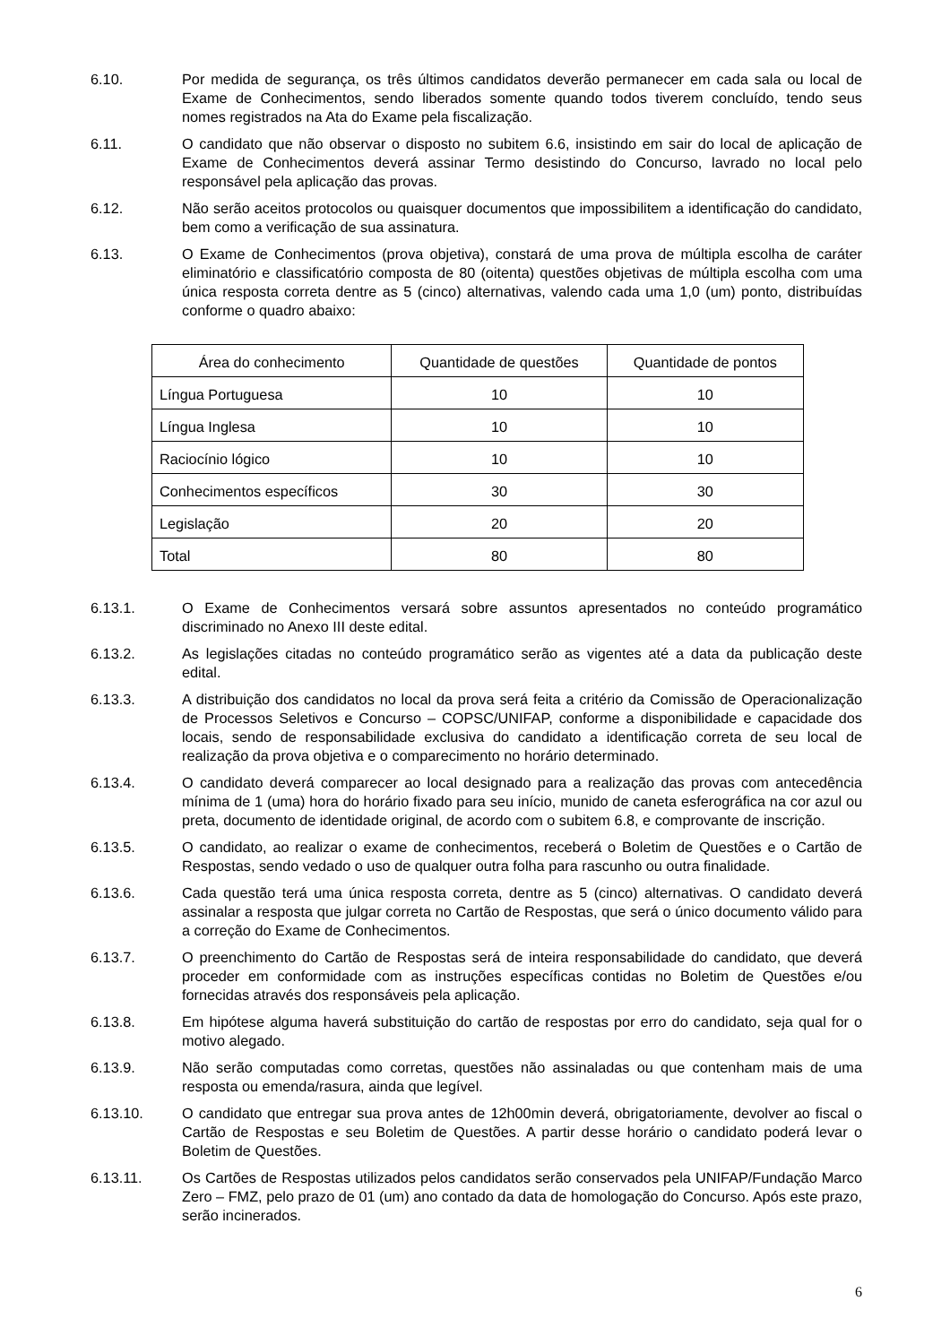6.10. Por medida de segurança, os três últimos candidatos deverão permanecer em cada sala ou local de Exame de Conhecimentos, sendo liberados somente quando todos tiverem concluído, tendo seus nomes registrados na Ata do Exame pela fiscalização.
6.11. O candidato que não observar o disposto no subitem 6.6, insistindo em sair do local de aplicação de Exame de Conhecimentos deverá assinar Termo desistindo do Concurso, lavrado no local pelo responsável pela aplicação das provas.
6.12. Não serão aceitos protocolos ou quaisquer documentos que impossibilitem a identificação do candidato, bem como a verificação de sua assinatura.
6.13. O Exame de Conhecimentos (prova objetiva), constará de uma prova de múltipla escolha de caráter eliminatório e classificatório composta de 80 (oitenta) questões objetivas de múltipla escolha com uma única resposta correta dentre as 5 (cinco) alternativas, valendo cada uma 1,0 (um) ponto, distribuídas conforme o quadro abaixo:
| Área do conhecimento | Quantidade de questões | Quantidade de pontos |
| --- | --- | --- |
| Língua Portuguesa | 10 | 10 |
| Língua Inglesa | 10 | 10 |
| Raciocínio lógico | 10 | 10 |
| Conhecimentos específicos | 30 | 30 |
| Legislação | 20 | 20 |
| Total | 80 | 80 |
6.13.1. O Exame de Conhecimentos versará sobre assuntos apresentados no conteúdo programático discriminado no Anexo III deste edital.
6.13.2. As legislações citadas no conteúdo programático serão as vigentes até a data da publicação deste edital.
6.13.3. A distribuição dos candidatos no local da prova será feita a critério da Comissão de Operacionalização de Processos Seletivos e Concurso – COPSC/UNIFAP, conforme a disponibilidade e capacidade dos locais, sendo de responsabilidade exclusiva do candidato a identificação correta de seu local de realização da prova objetiva e o comparecimento no horário determinado.
6.13.4. O candidato deverá comparecer ao local designado para a realização das provas com antecedência mínima de 1 (uma) hora do horário fixado para seu início, munido de caneta esferográfica na cor azul ou preta, documento de identidade original, de acordo com o subitem 6.8, e comprovante de inscrição.
6.13.5. O candidato, ao realizar o exame de conhecimentos, receberá o Boletim de Questões e o Cartão de Respostas, sendo vedado o uso de qualquer outra folha para rascunho ou outra finalidade.
6.13.6. Cada questão terá uma única resposta correta, dentre as 5 (cinco) alternativas. O candidato deverá assinalar a resposta que julgar correta no Cartão de Respostas, que será o único documento válido para a correção do Exame de Conhecimentos.
6.13.7. O preenchimento do Cartão de Respostas será de inteira responsabilidade do candidato, que deverá proceder em conformidade com as instruções específicas contidas no Boletim de Questões e/ou fornecidas através dos responsáveis pela aplicação.
6.13.8. Em hipótese alguma haverá substituição do cartão de respostas por erro do candidato, seja qual for o motivo alegado.
6.13.9. Não serão computadas como corretas, questões não assinaladas ou que contenham mais de uma resposta ou emenda/rasura, ainda que legível.
6.13.10. O candidato que entregar sua prova antes de 12h00min deverá, obrigatoriamente, devolver ao fiscal o Cartão de Respostas e seu Boletim de Questões. A partir desse horário o candidato poderá levar o Boletim de Questões.
6.13.11. Os Cartões de Respostas utilizados pelos candidatos serão conservados pela UNIFAP/Fundação Marco Zero – FMZ, pelo prazo de 01 (um) ano contado da data de homologação do Concurso. Após este prazo, serão incinerados.
6